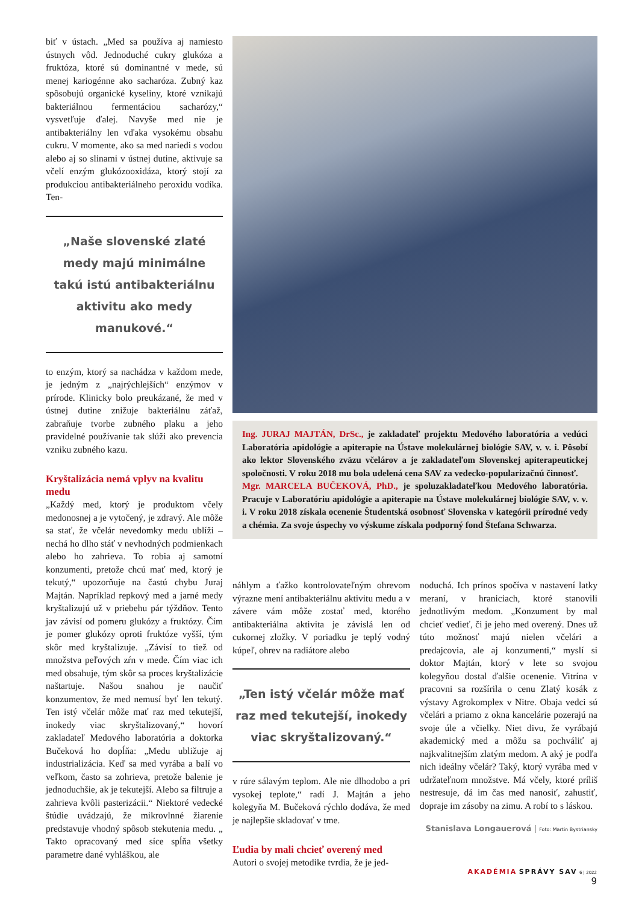biť v ústach. „Med sa používa aj namiesto ústnych vôd. Jednoduché cukry glukóza a fruktóza, ktoré sú dominantné v mede, sú menej kariogénne ako sacharóza. Zubný kaz spôsobujú organické kyseliny, ktoré vznikajú bakteriálnou fermentáciou sacharózy,“ vysvetľuje ďalej. Navyše med nie je antibakteriálny len vďaka vysokému obsahu cukru. V momente, ako sa med nariedi s vodou alebo aj so slinami v ústnej dutine, aktivuje sa včelí enzým glukózooxidáza, ktorý stojí za produkciou antibakteriálneho peroxidu vodíka. Ten-
„Naše slovenské zlaté medy majú minimálne takú istú antibakteriálnu aktivitu ako medy manukové.“
to enzým, ktorý sa nachádza v každom mede, je jedným z „najrýchlejších“ enzýmov v prírode. Klinicky bolo preukázané, že med v ústnej dutine znižuje bakteriálnu záťaž, zabraňuje tvorbe zubného plaku a jeho pravidelné používanie tak slúži ako prevencia vzniku zubného kazu.
Kryštalizácia nemá vplyv na kvalitu medu
„Každý med, ktorý je produktom včely medonosnej a je vytočený, je zdravý. Ale môže sa stať, že včelár nevedomky medu ublíži – nechá ho dlho stáť v nevhodných podmienkach alebo ho zahrieva. To robia aj samotní konzumenti, pretože chcú mať med, ktorý je tekutý,“ upozorňuje na častú chybu Juraj Majtán. Napríklad repkový med a jarné medy kryštalizujú už v priebehu pár týždňov. Tento jav závisí od pomeru glukózy a fruktózy. Čím je pomer glukózy oproti fruktóze vyšší, tým skôr med kryštalizuje. „Závisí to tiež od množstva peľových zŕn v mede. Čím viac ich med obsahuje, tým skôr sa proces kryštalizácie naštartuje. Našou snahou je naučiť konzumentov, že med nemusí byť len tekutý. Ten istý včelár môže mať raz med tekutejší, inokedy viac skryštalizovaný,“ hovorí zakladateľ Medového laboratória a doktorka Bučeková ho dopĺňa: „Medu ubližuje aj industrializácia. Keď sa med vyrába a balí vo veľkom, často sa zohrieva, pretože balenie je jednoduchšie, ak je tekutejší. Alebo sa filtruje a zahrieva kvôli pasterizácii.“ Niektoré vedecké štúdie uvádzajú, že mikrovlnné žiarenie predstavuje vhodný spôsob stekutenia medu. „ Takto opracovaný med síce spĺňa všetky parametre dané vyhláškou, ale
Ing. JURAJ MAJTÁN, DrSc., je zakladateľ projektu Medového laboratória a vedúci Laboratória apidológie a apiterapie na Ústave molekulárnej biológie SAV, v. v. i. Pôsobí ako lektor Slovenského zväzu včelárov a je zakladateľom Slovenskej apiterapeutickej spoločnosti. V roku 2018 mu bola udelená cena SAV za vedecko-popularizačnú činnosť.
Mgr. MARCELA BUČEKOVÁ, PhD., je spoluzakladateľkou Medového laboratória. Pracuje v Laboratóriu apidológie a apiterapie na Ústave molekulárnej biológie SAV, v. v. i. V roku 2018 získala ocenenie Študentská osobnosť Slovenska v kategórii prírodné vedy a chémia. Za svoje úspechy vo výskume získala podporný fond Štefana Schwarza.
náhlym a ťažko kontrolovateľným ohrevom výrazne mení antibakteriálnu aktivitu medu a v závere vám môže zostať med, ktorého antibakteriálna aktivita je závislá len od cukornej zložky. V poriadku je teplý vodný kúpeľ, ohrev na radiátore alebo
„Ten istý včelár môže mať raz med tekutejší, inokedy viac skryštalizovaný.“
v rúre sálavým teplom. Ale nie dlhodobo a pri vysokej teplote,“ radí J. Majtán a jeho kolegyňa M. Bučeková rýchlo dodáva, že med je najlepšie skladovať v tme.
Ľudia by mali chcieť overený med
Autori o svojej metodike tvrdia, že je jed-
noduchá. Ich prínos spočíva v nastavení latky meraní, v hraniciach, ktoré stanovili jednotlivým medom. „Konzument by mal chcieť vedieť, či je jeho med overený. Dnes už túto možnosť majú nielen včelári a predajcovia, ale aj konzumenti,“ myslí si doktor Majtán, ktorý v lete so svojou kolegyňou dostal ďalšie ocenenie. Vitrína v pracovni sa rozšírila o cenu Zlatý kosák z výstavy Agrokomplex v Nitre. Obaja vedci sú včelári a priamo z okna kancelárie pozerajú na svoje úle a včielky. Niet divu, že vyrábajú akademický med a môžu sa pochváliť aj najkvalitnejším zlatým medom. A aký je podľa nich ideálny včelár? Taký, ktorý vyrába med v udržateľnom množstve. Má včely, ktoré príliš nestresuje, dá im čas med nanosiť, zahustiť, dopraje im zásoby na zimu. A robí to s láskou.
Stanislava Longauerová | Foto: Martin Bystriansky
AKADÉMIA SPRÁVY SAV 6 | 2022
9